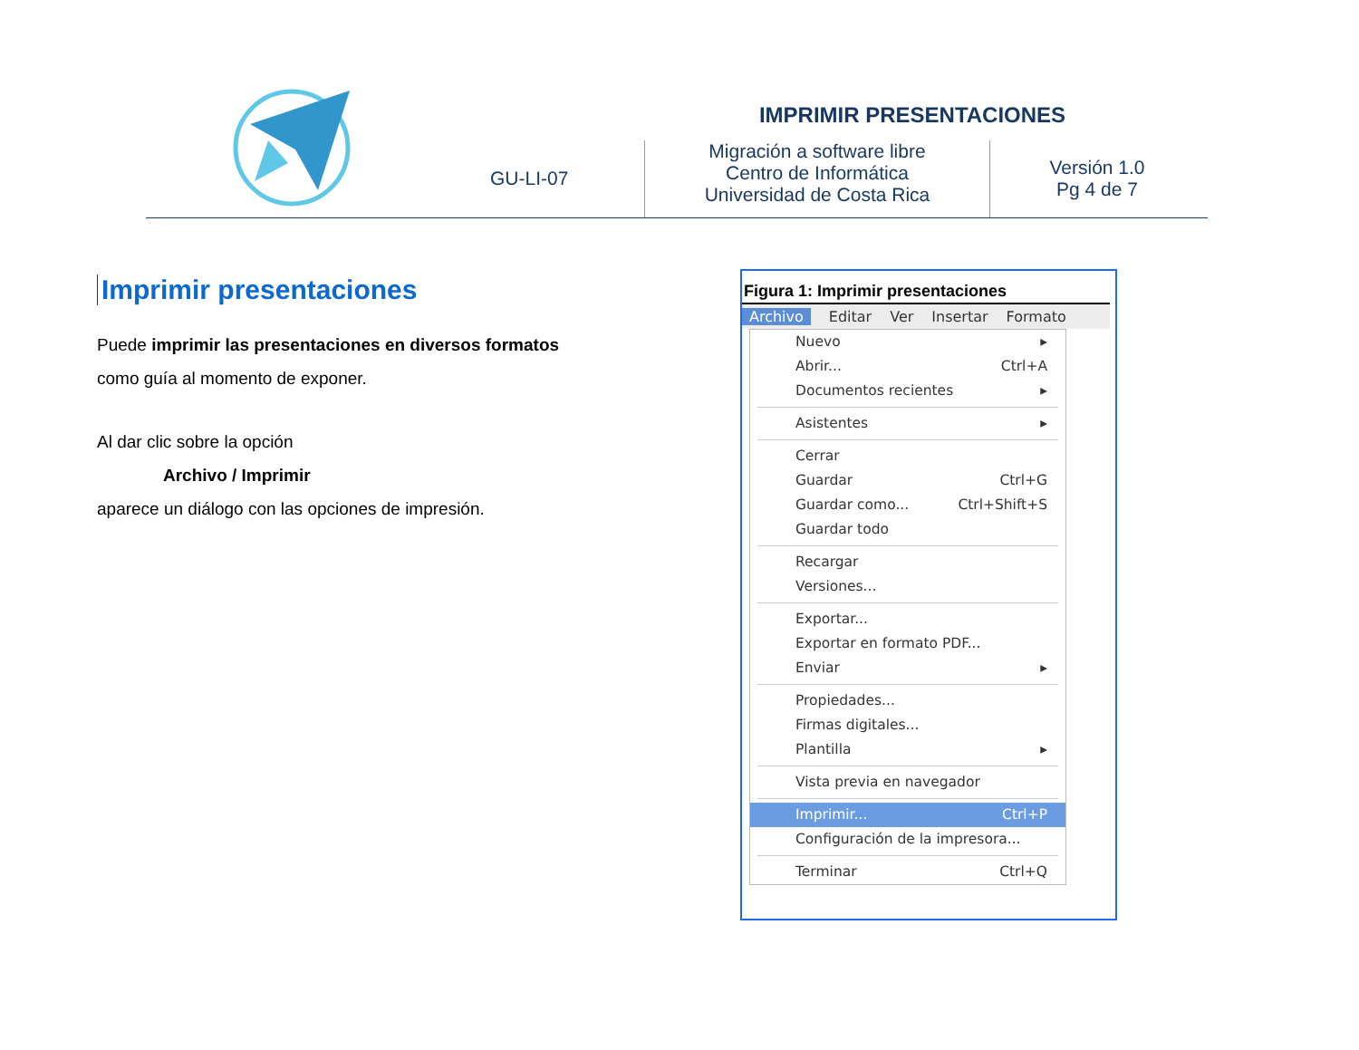IMPRIMIR PRESENTACIONES
GU-LI-07
Migración a software libre
Centro de Informática
Universidad de Costa Rica
Versión 1.0
Pg 4 de 7
Imprimir presentaciones
Puede imprimir las presentaciones en diversos formatos como guía al momento de exponer.
Al dar clic sobre la opción
Archivo / Imprimir
aparece un diálogo con las opciones de impresión.
Figura 1: Imprimir presentaciones
Archivo Editar Ver Insertar Formato
Nuevo ▸
Abrir... Ctrl+A
Documentos recientes ▸
Asistentes ▸
Cerrar
Guardar Ctrl+G
Guardar como... Ctrl+Shift+S
Guardar todo
Recargar
Versiones...
Exportar...
Exportar en formato PDF...
Enviar ▸
Propiedades...
Firmas digitales...
Plantilla ▸
Vista previa en navegador
Imprimir... Ctrl+P
Configuración de la impresora...
Terminar Ctrl+Q